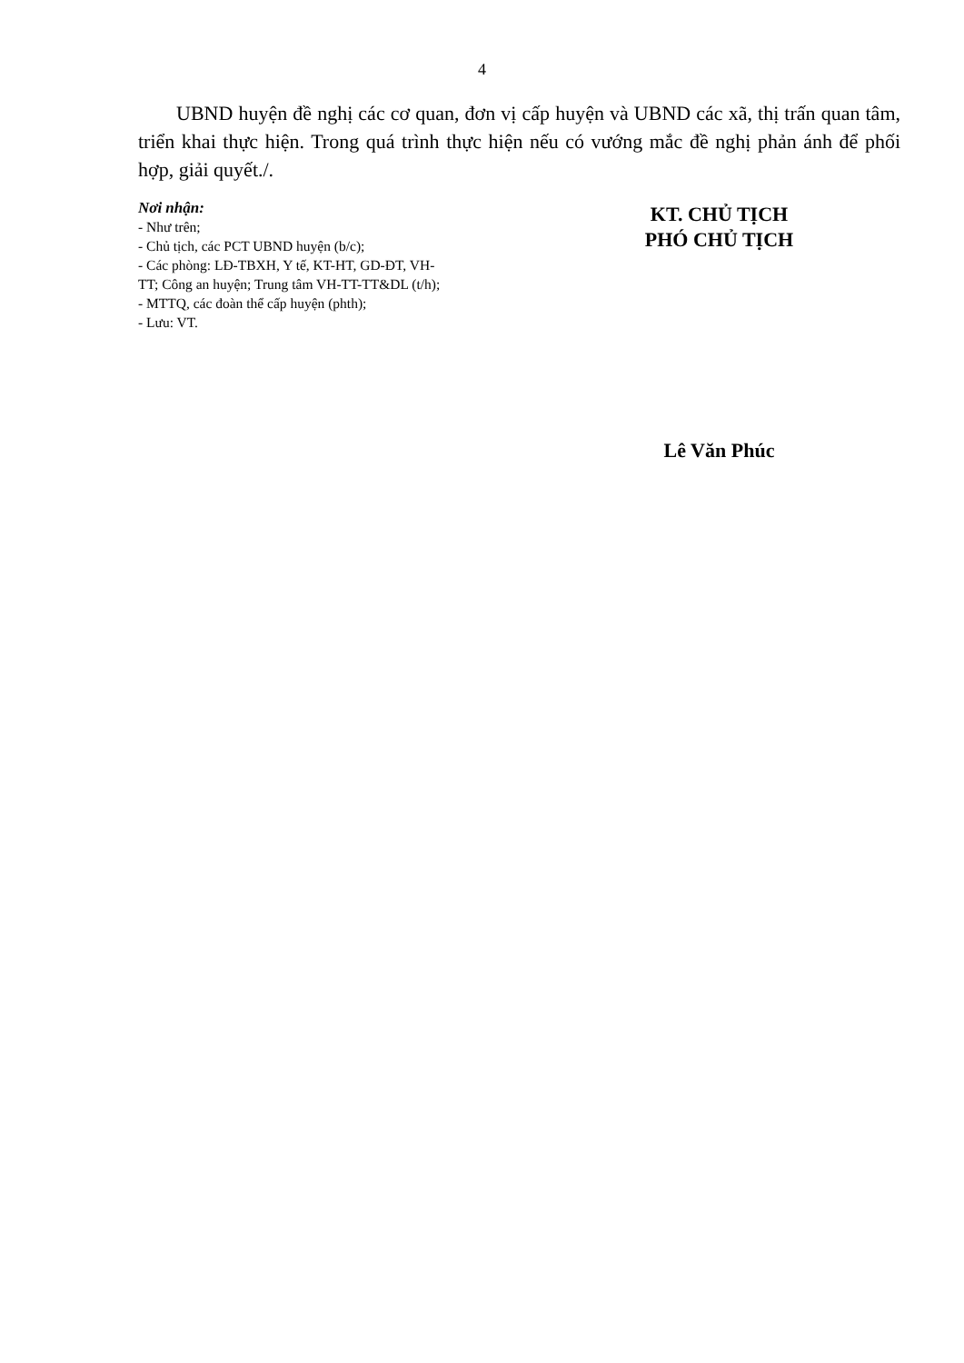4
UBND huyện đề nghị các cơ quan, đơn vị cấp huyện và UBND các xã, thị trấn quan tâm, triển khai thực hiện. Trong quá trình thực hiện nếu có vướng mắc đề nghị phản ánh để phối hợp, giải quyết./.
Nơi nhận:
- Như trên;
- Chủ tịch, các PCT UBND huyện (b/c);
- Các phòng: LĐ-TBXH, Y tế, KT-HT, GD-ĐT, VH-TT; Công an huyện; Trung tâm VH-TT-TT&DL (t/h);
- MTTQ, các đoàn thể cấp huyện (phth);
- Lưu: VT.
KT. CHỦ TỊCH
PHÓ CHỦ TỊCH
Lê Văn Phúc